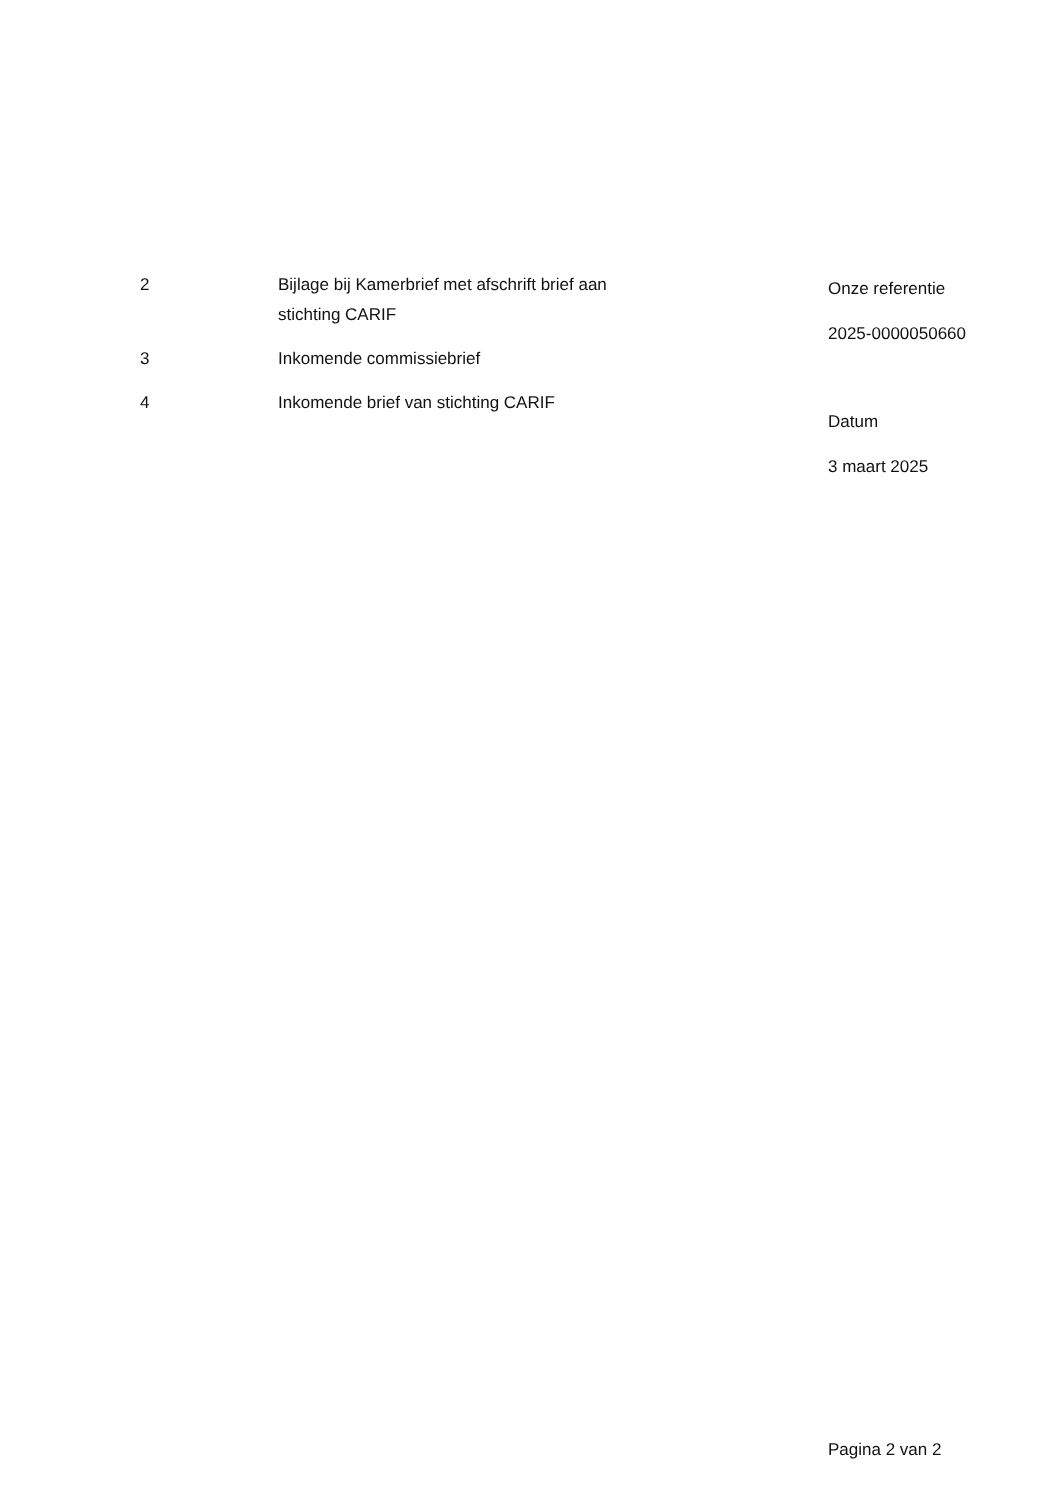| 2 | Bijlage bij Kamerbrief met afschrift brief aan stichting CARIF |
| 3 | Inkomende commissiebrief |
| 4 | Inkomende brief van stichting CARIF |
Onze referentie
2025-0000050660
Datum
3 maart 2025
Pagina 2 van 2